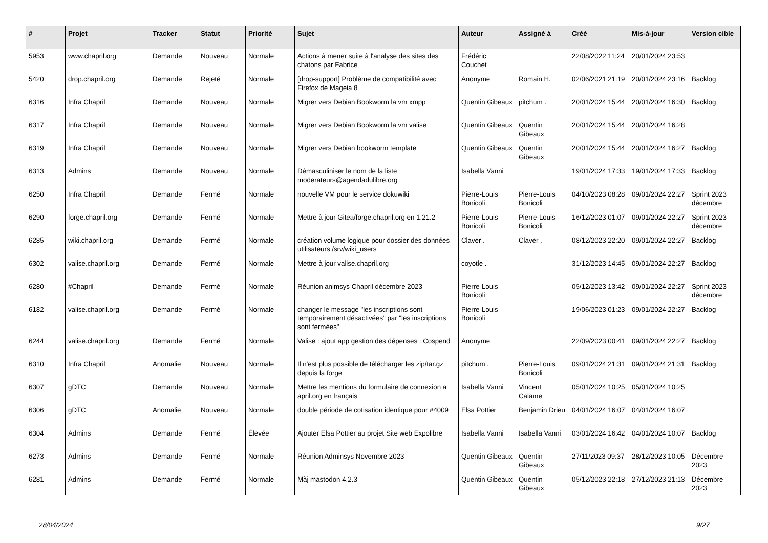| # | Projet | Tracker | Statut | Priorité | Sujet | Auteur | Assigné à | Créé | Mis-à-jour | Version cible |
| --- | --- | --- | --- | --- | --- | --- | --- | --- | --- | --- |
| 5953 | www.chapril.org | Demande | Nouveau | Normale | Actions à mener suite à l'analyse des sites des chatons par Fabrice | Frédéric Couchet | | 22/08/2022 11:24 | 20/01/2024 23:53 | |
| 5420 | drop.chapril.org | Demande | Rejeté | Normale | [drop-support] Problème de compatibilité avec Firefox de Mageia 8 | Anonyme | Romain H. | 02/06/2021 21:19 | 20/01/2024 23:16 | Backlog |
| 6316 | Infra Chapril | Demande | Nouveau | Normale | Migrer vers Debian Bookworm la vm xmpp | Quentin Gibeaux | pitchum . | 20/01/2024 15:44 | 20/01/2024 16:30 | Backlog |
| 6317 | Infra Chapril | Demande | Nouveau | Normale | Migrer vers Debian Bookworm la vm valise | Quentin Gibeaux | Quentin Gibeaux | 20/01/2024 15:44 | 20/01/2024 16:28 | |
| 6319 | Infra Chapril | Demande | Nouveau | Normale | Migrer vers Debian bookworm template | Quentin Gibeaux | Quentin Gibeaux | 20/01/2024 15:44 | 20/01/2024 16:27 | Backlog |
| 6313 | Admins | Demande | Nouveau | Normale | Démasculiniser le nom de la liste moderateurs@agendadulibre.org | Isabella Vanni | | 19/01/2024 17:33 | 19/01/2024 17:33 | Backlog |
| 6250 | Infra Chapril | Demande | Fermé | Normale | nouvelle VM pour le service dokuwiki | Pierre-Louis Bonicoli | Pierre-Louis Bonicoli | 04/10/2023 08:28 | 09/01/2024 22:27 | Sprint 2023 décembre |
| 6290 | forge.chapril.org | Demande | Fermé | Normale | Mettre à jour Gitea/forge.chapril.org en 1.21.2 | Pierre-Louis Bonicoli | Pierre-Louis Bonicoli | 16/12/2023 01:07 | 09/01/2024 22:27 | Sprint 2023 décembre |
| 6285 | wiki.chapril.org | Demande | Fermé | Normale | création volume logique pour dossier des données utilisateurs /srv/wiki_users | Claver . | Claver . | 08/12/2023 22:20 | 09/01/2024 22:27 | Backlog |
| 6302 | valise.chapril.org | Demande | Fermé | Normale | Mettre à jour valise.chapril.org | coyotle . | | 31/12/2023 14:45 | 09/01/2024 22:27 | Backlog |
| 6280 | #Chapril | Demande | Fermé | Normale | Réunion animsys Chapril décembre 2023 | Pierre-Louis Bonicoli | | 05/12/2023 13:42 | 09/01/2024 22:27 | Sprint 2023 décembre |
| 6182 | valise.chapril.org | Demande | Fermé | Normale | changer le message "les inscriptions sont temporairement désactivées" par "les inscriptions sont fermées" | Pierre-Louis Bonicoli | | 19/06/2023 01:23 | 09/01/2024 22:27 | Backlog |
| 6244 | valise.chapril.org | Demande | Fermé | Normale | Valise : ajout app gestion des dépenses : Cospend | Anonyme | | 22/09/2023 00:41 | 09/01/2024 22:27 | Backlog |
| 6310 | Infra Chapril | Anomalie | Nouveau | Normale | Il n'est plus possible de télécharger les zip/tar.gz depuis la forge | pitchum . | Pierre-Louis Bonicoli | 09/01/2024 21:31 | 09/01/2024 21:31 | Backlog |
| 6307 | gDTC | Demande | Nouveau | Normale | Mettre les mentions du formulaire de connexion a april.org en français | Isabella Vanni | Vincent Calame | 05/01/2024 10:25 | 05/01/2024 10:25 | |
| 6306 | gDTC | Anomalie | Nouveau | Normale | double période de cotisation identique pour #4009 | Elsa Pottier | Benjamin Drieu | 04/01/2024 16:07 | 04/01/2024 16:07 | |
| 6304 | Admins | Demande | Fermé | Élevée | Ajouter Elsa Pottier au projet Site web Expolibre | Isabella Vanni | Isabella Vanni | 03/01/2024 16:42 | 04/01/2024 10:07 | Backlog |
| 6273 | Admins | Demande | Fermé | Normale | Réunion Adminsys Novembre 2023 | Quentin Gibeaux | Quentin Gibeaux | 27/11/2023 09:37 | 28/12/2023 10:05 | Décembre 2023 |
| 6281 | Admins | Demande | Fermé | Normale | Màj mastodon 4.2.3 | Quentin Gibeaux | Quentin Gibeaux | 05/12/2023 22:18 | 27/12/2023 21:13 | Décembre 2023 |
28/04/2024 9/27